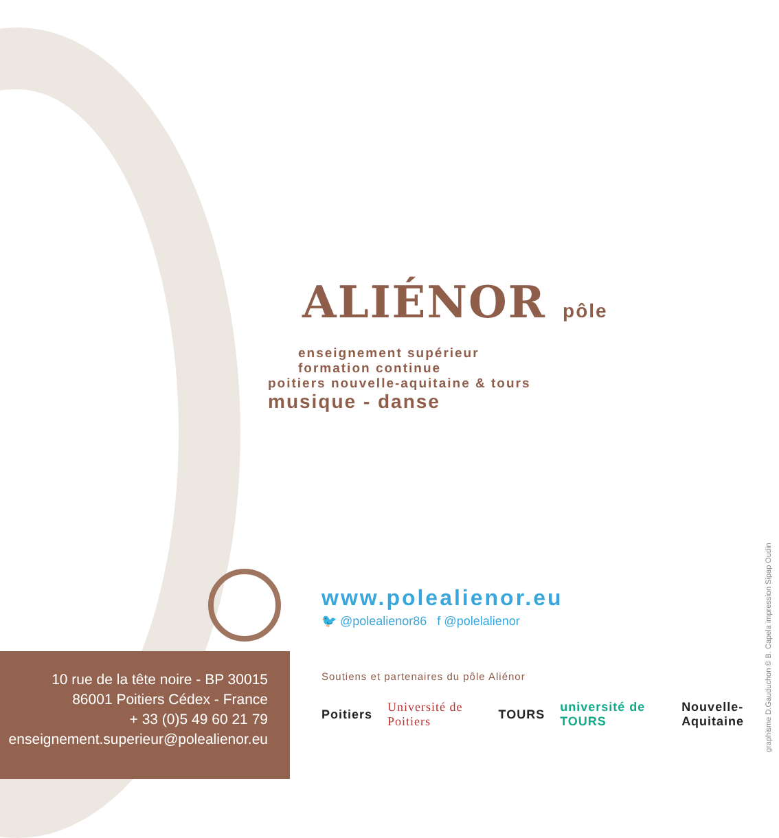ALIÉNOR pôle
enseignement supérieur
formation continue
poitiers nouvelle-aquitaine & tours
musique - danse
www.polealienor.eu
🐦 @polealienor86 f @polelalienor
10 rue de la tête noire - BP 30015
86001 Poitiers Cédex - France
+ 33 (0)5 49 60 21 79
enseignement.superieur@polealienor.eu
Soutiens et partenaires du pôle Aliénor
Poitiers Université de Poitiers TOURS université de TOURS Nouvelle-Aquitaine
graphisme D.Gauduchon © B. Capela impression Sipap Oudin